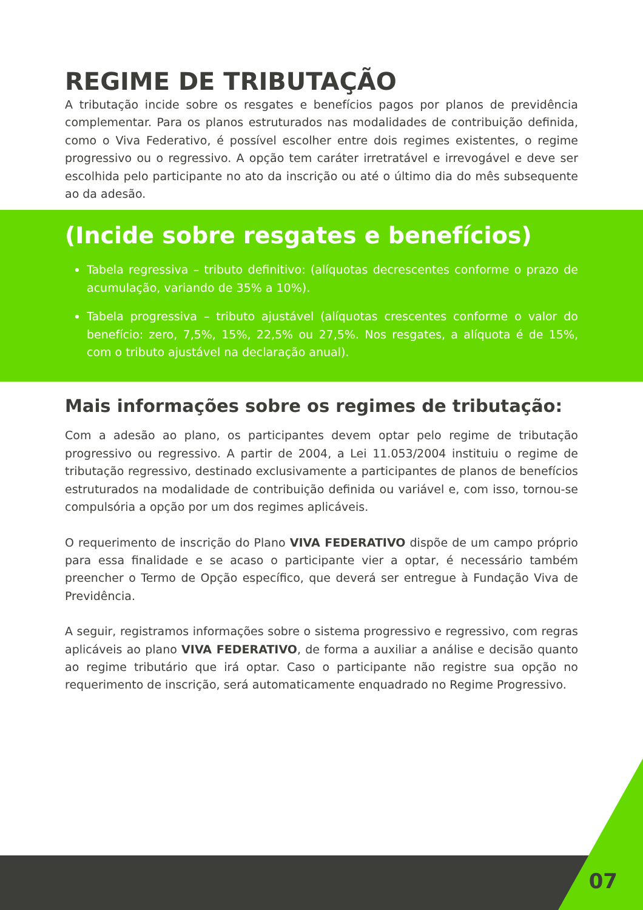REGIME DE TRIBUTAÇÃO
A tributação incide sobre os resgates e benefícios pagos por planos de previdência complementar. Para os planos estruturados nas modalidades de contribuição definida, como o Viva Federativo, é possível escolher entre dois regimes existentes, o regime progressivo ou o regressivo. A opção tem caráter irretratável e irrevogável e deve ser escolhida pelo participante no ato da inscrição ou até o último dia do mês subsequente ao da adesão.
(Incide sobre resgates e benefícios)
Tabela regressiva – tributo definitivo: (alíquotas decrescentes conforme o prazo de acumulação, variando de 35% a 10%).
Tabela progressiva – tributo ajustável (alíquotas crescentes conforme o valor do benefício: zero, 7,5%, 15%, 22,5% ou 27,5%. Nos resgates, a alíquota é de 15%, com o tributo ajustável na declaração anual).
Mais informações sobre os regimes de tributação:
Com a adesão ao plano, os participantes devem optar pelo regime de tributação progressivo ou regressivo. A partir de 2004, a Lei 11.053/2004 instituiu o regime de tributação regressivo, destinado exclusivamente a participantes de planos de benefícios estruturados na modalidade de contribuição definida ou variável e, com isso, tornou-se compulsória a opção por um dos regimes aplicáveis.
O requerimento de inscrição do Plano VIVA FEDERATIVO dispõe de um campo próprio para essa finalidade e se acaso o participante vier a optar, é necessário também preencher o Termo de Opção específico, que deverá ser entregue à Fundação Viva de Previdência.
A seguir, registramos informações sobre o sistema progressivo e regressivo, com regras aplicáveis ao plano VIVA FEDERATIVO, de forma a auxiliar a análise e decisão quanto ao regime tributário que irá optar. Caso o participante não registre sua opção no requerimento de inscrição, será automaticamente enquadrado no Regime Progressivo.
07